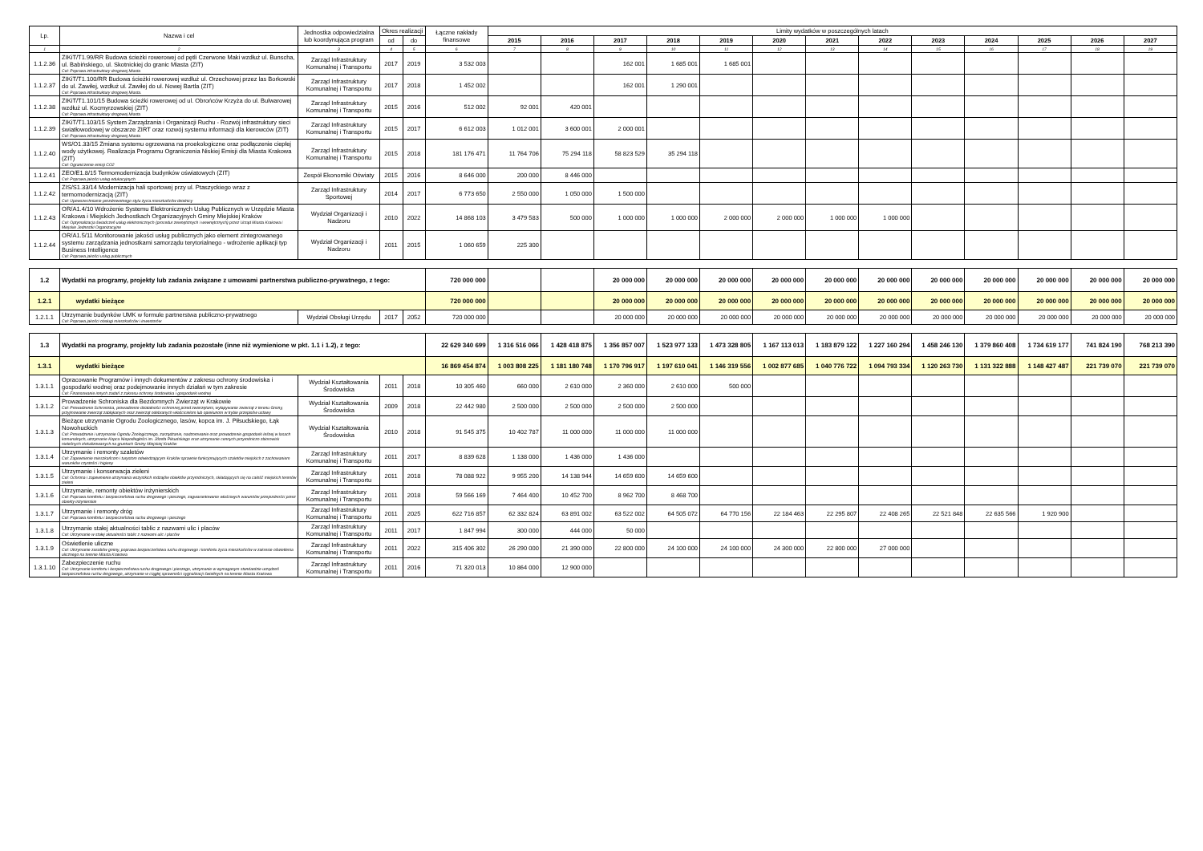| Lp. | Nazwa i cel | Jednostka odpowiedzialna lub koordynująca program | Okres realizacji | | Łączne nakłady finansowe | Limity wydatków w poszczególnych latach | | | | | | | | | | | | |
| --- | --- | --- | --- | --- | --- | --- | --- | --- | --- | --- | --- | --- | --- | --- | --- | --- | --- | --- |
| | | | od | do | | 2015 | 2016 | 2017 | 2018 | 2019 | 2020 | 2021 | 2022 | 2023 | 2024 | 2025 | 2026 | 2027 |
| 1 | 2 | 3 | 4 | 5 | 6 | 7 | 8 | 9 | 10 | 11 | 12 | 13 | 14 | 15 | 16 | 17 | 18 | 19 |
| 1.1.2.36 | ZIKiT/T1.99/RR Budowa ścieżki rowerowej od pętli Czerwone Maki wzdłuż ul. Bunscha, ul. Babińskiego, ul. Skotnickiej do granic Miasta (ZIT) Cel: Poprawa infrastruktury drogowej Miasta | Zarząd Infrastruktury Komunalnej i Transportu | 2017 | 2019 | 3 532 003 | | | 162 001 | 1 685 001 | 1 685 001 | | | | | | | | |
| 1.1.2.37 | ZIKiT/T1.100/RR Budowa ścieżki rowerowej wzdłuż ul. Orzechowej przez las Borkowski do ul. Zawiłej, wzdłuż ul. Zawiłej do ul. Nowej Bartla (ZIT) Cel: Poprawa infrastruktury drogowej Miasta. | Zarząd Infrastruktury Komunalnej i Transportu | 2017 | 2018 | 1 452 002 | | | 162 001 | 1 290 001 | | | | | | | | | |
| 1.1.2.38 | ZIKiT/T1.101/15 Budowa ścieżki rowerowej od ul. Obrońców Krzyża do ul. Bulwarowej wzdłuż ul. Kocmyrzowskiej (ZIT) Cel: Poprawa infrastruktury drogowej Miasta | Zarząd Infrastruktury Komunalnej i Transportu | 2015 | 2016 | 512 002 | 92 001 | 420 001 | | | | | | | | | | | |
| 1.1.2.39 | ZIKiT/T1.103/15 System Zarządzania i Organizacji Ruchu - Rozwój infrastruktury sieci światłowodowej w obszarze ZIRT oraz rozwój systemu informacji dla kierowców (ZIT) Cel: Poprawa infrastruktury drogowej Miasta | Zarząd Infrastruktury Komunalnej i Transportu | 2015 | 2017 | 6 612 003 | 1 012 001 | 3 600 001 | 2 000 001 | | | | | | | | | | |
| 1.1.2.40 | WS/O1.33/15 Zmiana systemu ogrzewana na proekologiczne oraz podłączenie ciepłej wody użytkowej. Realizacja Programu Ograniczenia Niskiej Emisji dla Miasta Krakowa (ZIT) Cel: Ograniczenie emisji CO2 | Zarząd Infrastruktury Komunalnej i Transportu | 2015 | 2018 | 181 176 471 | 11 764 706 | 75 294 118 | 58 823 529 | 35 294 118 | | | | | | | | | |
| 1.1.2.41 | ZEO/E1.8/15 Termomodernizacja budynków oświatowych (ZIT) Cel: Poprawa jakości usług edukacyjnych | Zespół Ekonomiki Oświaty | 2015 | 2016 | 8 646 000 | 200 000 | 8 446 000 | | | | | | | | | | | |
| 1.1.2.42 | ZIS/S1.33/14 Modernizacja hali sportowej przy ul. Ptaszyckiego wraz z termomodernizacją (ZIT) Cel: Upowszechnianie prozdrowotnego stylu życia mieszkańców dzielnicy | Zarząd Infrastruktury Sportowej | 2014 | 2017 | 6 773 650 | 2 550 000 | 1 050 000 | 1 500 000 | | | | | | | | | | |
| 1.1.2.43 | OR/A1.4/10 Wdrożenie Systemu Elektronicznych Usług Publicznych w Urzędzie Miasta Krakowa i Miejskich Jednostkach Organizacyjnych Gminy Miejskiej Kraków Cel: Optymalizacja świadczeń usług elektronicznych (procedur zewnętrznych i wewnętrznych) przez Urząd Miasta Krakowa i Miejskie Jednostki Organizacyjne | Wydział Organizacji i Nadzoru | 2010 | 2022 | 14 868 103 | 3 479 583 | 500 000 | 1 000 000 | 1 000 000 | 2 000 000 | 2 000 000 | 1 000 000 | 1 000 000 | | | | | |
| 1.1.2.44 | OR/A1.5/11 Monitorowanie jakości usług publicznych jako element zintegrowanego systemu zarządzania jednostkami samorządu terytorialnego - wdrożenie aplikacji typ Business Intelligence Cel: Poprawa jakości usług publicznych | Wydział Organizacji i Nadzoru | 2011 | 2015 | 1 060 659 | 225 300 | | | | | | | | | | | | |
| 1.2 | Wydatki na programy, projekty lub zadania związane z umowami partnerstwa publiczno-prywatnego, z tego: | | | | 720 000 000 | | | 20 000 000 | 20 000 000 | 20 000 000 | 20 000 000 | 20 000 000 | 20 000 000 | 20 000 000 | 20 000 000 | 20 000 000 | 20 000 000 | 20 000 000 |
| 1.2.1 | wydatki bieżące | | | | 720 000 000 | | | 20 000 000 | 20 000 000 | 20 000 000 | 20 000 000 | 20 000 000 | 20 000 000 | 20 000 000 | 20 000 000 | 20 000 000 | 20 000 000 | 20 000 000 |
| 1.2.1.1 | Utrzymanie budynków UMK w formule partnerstwa publiczno-prywatnego Cel: Poprawa jakości obsługi mieszkańców i inwestorów | Wydział Obsługi Urzędu | 2017 | 2052 | 720 000 000 | | | 20 000 000 | 20 000 000 | 20 000 000 | 20 000 000 | 20 000 000 | 20 000 000 | 20 000 000 | 20 000 000 | 20 000 000 | 20 000 000 | 20 000 000 |
| 1.3 | Wydatki na programy, projekty lub zadania pozostałe (inne niż wymienione w pkt. 1.1 i 1.2), z tego: | | | | 22 629 340 699 | 1 316 516 066 | 1 428 418 875 | 1 356 857 007 | 1 523 977 133 | 1 473 328 805 | 1 167 113 013 | 1 183 879 122 | 1 227 160 294 | 1 458 246 130 | 1 379 860 408 | 1 734 619 177 | 741 824 190 | 768 213 390 |
| 1.3.1 | wydatki bieżące | | | | 16 869 454 874 | 1 003 808 225 | 1 181 180 748 | 1 170 796 917 | 1 197 610 041 | 1 146 319 556 | 1 002 877 685 | 1 040 776 722 | 1 094 793 334 | 1 120 263 730 | 1 131 322 888 | 1 148 427 487 | 221 739 070 | 221 739 070 |
| 1.3.1.1 | Opracowanie Programów i innych dokumentów z zakresu ochrony środowiska i gospodarki wodnej oraz podejmowanie innych działań w tym zakresie Cel: Finansowanie innych zadań z zakresu ochrony środowiska i gospodarki wodnej | Wydział Kształtowania Środowiska | 2011 | 2018 | 10 305 460 | 660 000 | 2 610 000 | 2 360 000 | 2 610 000 | 500 000 | | | | | | | | |
| 1.3.1.2 | Prowadzenie Schroniska dla Bezdomnych Zwierząt w Krakowie Cel: Prowadzenie Schroniska, prowadzenie działalności ochronnej przed zwierzętami, wyłapywanie zwierząt z terenu Gminy, przyjmowanie zwierząt zabłąkanych oraz zwierząt odebranych właścicielom lub opiekunom w trybie przepisów ustawy | Wydział Kształtowania Środowiska | 2009 | 2018 | 22 442 980 | 2 500 000 | 2 500 000 | 2 500 000 | 2 500 000 | | | | | | | | | |
| 1.3.1.3 | Bieżące utrzymanie Ogrodu Zoologicznego, lasów, kopca im. J. Piłsudskiego, Łąk Nowohuckich Cel: Prowadzenie i utrzymanie Ogrodu Zoologicznego, zarządzanie, nadzorowanie oraz prowadzenie gospodarki leśnej w lasach komunalnych, utrzymanie Kopca Niepodległości im. Józefa Piłsudskiego oraz utrzymanie cennych przyrodniczo zbiorowisk nieleśnych zlokalizowanych na gruntach Gminy Miejskiej Kraków | Wydział Kształtowania Środowiska | 2010 | 2018 | 91 545 375 | 10 402 787 | 11 000 000 | 11 000 000 | 11 000 000 | | | | | | | | | |
| 1.3.1.4 | Utrzymanie i remonty szaletów Cel: Zapewnienie mieszkańcom i turystom odwiedzającym Kraków sprawnie funkcjonujących szaletów miejskich z zachowaniem warunków czystości i higieny | Zarząd Infrastruktury Komunalnej i Transportu | 2011 | 2017 | 8 839 628 | 1 138 000 | 1 436 000 | 1 436 000 | | | | | | | | | | |
| 1.3.1.5 | Utrzymanie i konserwacja zieleni Cel: Ochrona i zapewnienie utrzymania wszystkich rodzajów obiektów przyrodniczych, składających się na całość miejskich terenów zieleni | Zarząd Infrastruktury Komunalnej i Transportu | 2011 | 2018 | 78 088 922 | 9 955 200 | 14 138 944 | 14 659 600 | 14 659 600 | | | | | | | | | |
| 1.3.1.6 | Utrzymanie, remonty obiektów inżynierskich Cel: Poprawa komfortu i bezpieczeństwa ruchu drogowego i pieszego, zagwarantowanie właściwych warunków przejezdności przez obiekty inżynierskie | Zarząd Infrastruktury Komunalnej i Transportu | 2011 | 2018 | 59 566 169 | 7 464 400 | 10 452 700 | 8 962 700 | 8 468 700 | | | | | | | | | |
| 1.3.1.7 | Utrzymanie i remonty dróg Cel: Poprawa komfortu i bezpieczeństwa ruchu drogowego i pieszego | Zarząd Infrastruktury Komunalnej i Transportu | 2011 | 2025 | 622 716 857 | 62 332 824 | 63 891 002 | 63 522 002 | 64 505 072 | 64 770 156 | 22 184 463 | 22 295 807 | 22 408 265 | 22 521 848 | 22 635 566 | 1 920 900 | | |
| 1.3.1.8 | Utrzymanie stałej aktualności tablic z nazwami ulic i placów Cel: Utrzymanie w stałej aktualności tablic z nazwami ulic i placów | Zarząd Infrastruktury Komunalnej i Transportu | 2011 | 2017 | 1 847 994 | 300 000 | 444 000 | 50 000 | | | | | | | | | | |
| 1.3.1.9 | Oświetlenie uliczne Cel: Utrzymanie zasobów gminy, poprawa bezpieczeństwa ruchu drogowego i komfortu życia mieszkańców w zakresie oświetlenia ulicznego na terenie Miasta Krakowa | Zarząd Infrastruktury Komunalnej i Transportu | 2011 | 2022 | 315 406 302 | 26 290 000 | 21 390 000 | 22 800 000 | 24 100 000 | 24 100 000 | 24 300 000 | 22 800 000 | 27 000 000 | | | | | |
| 1.3.1.10 | Zabezpieczenie ruchu Cel: Utrzymanie komfortu i bezpieczeństwa ruchu drogowego i pieszego, utrzymanie w wymaganym standardzie urządzeń bezpieczeństwa ruchu drogowego, utrzymanie w ciągłej sprawności sygnalizacji świetlnych na terenie Miasta Krakowa | Zarząd Infrastruktury Komunalnej i Transportu | 2011 | 2016 | 71 320 013 | 10 864 000 | 12 900 000 | | | | | | | | | | | |